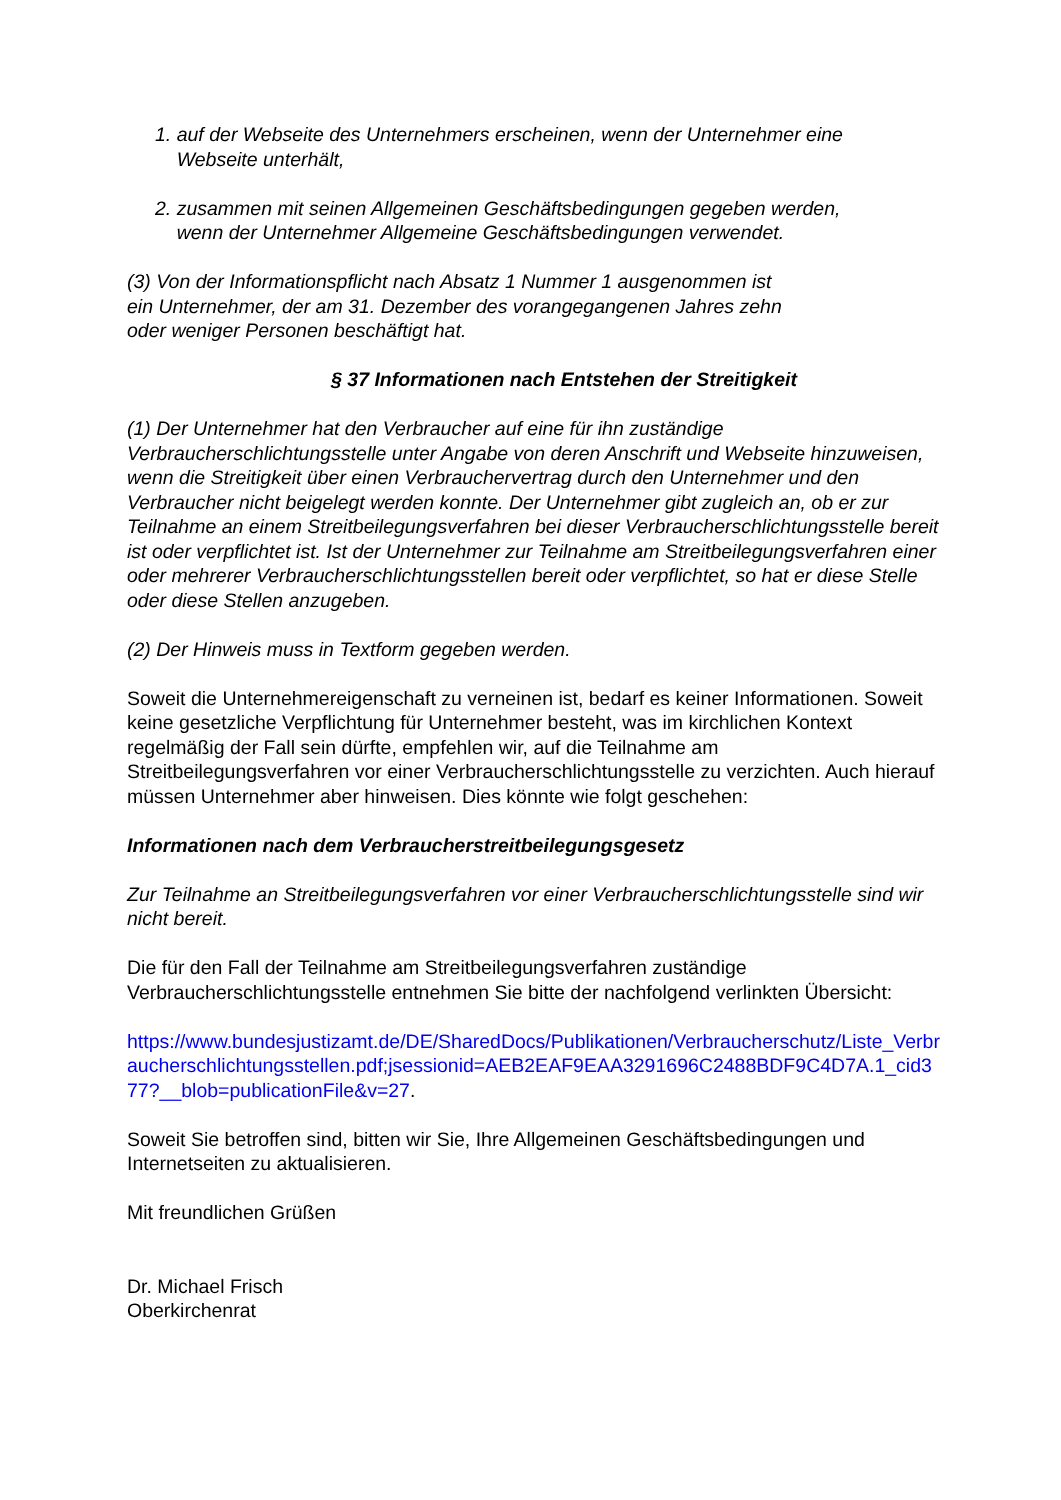1. auf der Webseite des Unternehmers erscheinen, wenn der Unternehmer eine
Webseite unterhält,
2. zusammen mit seinen Allgemeinen Geschäftsbedingungen gegeben werden,
wenn der Unternehmer Allgemeine Geschäftsbedingungen verwendet.
(3) Von der Informationspflicht nach Absatz 1 Nummer 1 ausgenommen ist
ein Unternehmer, der am 31. Dezember des vorangegangenen Jahres zehn
oder weniger Personen beschäftigt hat.
§ 37 Informationen nach Entstehen der Streitigkeit
(1) Der Unternehmer hat den Verbraucher auf eine für ihn zuständige Verbraucherschlichtungsstelle unter Angabe von deren Anschrift und Webseite hinzuweisen, wenn die Streitigkeit über einen Verbrauchervertrag durch den Unternehmer und den Verbraucher nicht beigelegt werden konnte. Der Unternehmer gibt zugleich an, ob er zur Teilnahme an einem Streitbeilegungsverfahren bei dieser Verbraucherschlichtungsstelle bereit ist oder verpflichtet ist. Ist der Unternehmer zur Teilnahme am Streitbeilegungsverfahren einer oder mehrerer Verbraucherschlichtungsstellen bereit oder verpflichtet, so hat er diese Stelle oder diese Stellen anzugeben.
(2) Der Hinweis muss in Textform gegeben werden.
Soweit die Unternehmereigenschaft zu verneinen ist, bedarf es keiner Informationen. Soweit keine gesetzliche Verpflichtung für Unternehmer besteht, was im kirchlichen Kontext regelmäßig der Fall sein dürfte, empfehlen wir, auf die Teilnahme am Streitbeilegungsverfahren vor einer Verbraucherschlichtungsstelle zu verzichten. Auch hierauf müssen Unternehmer aber hinweisen. Dies könnte wie folgt geschehen:
Informationen nach dem Verbraucherstreitbeilegungsgesetz
Zur Teilnahme an Streitbeilegungsverfahren vor einer Verbraucherschlichtungsstelle sind wir nicht bereit.
Die für den Fall der Teilnahme am Streitbeilegungsverfahren zuständige Verbraucherschlichtungsstelle entnehmen Sie bitte der nachfolgend verlinkten Übersicht:
https://www.bundesjustizamt.de/DE/SharedDocs/Publikationen/Verbraucherschutz/Liste_Verbraucherschlichtungsstellen.pdf;jsessionid=AEB2EAF9EAA3291696C2488BDF9C4D7A.1_cid377?__blob=publicationFile&v=27.
Soweit Sie betroffen sind, bitten wir Sie, Ihre Allgemeinen Geschäftsbedingungen und Internetseiten zu aktualisieren.
Mit freundlichen Grüßen
Dr. Michael Frisch
Oberkirchenrat